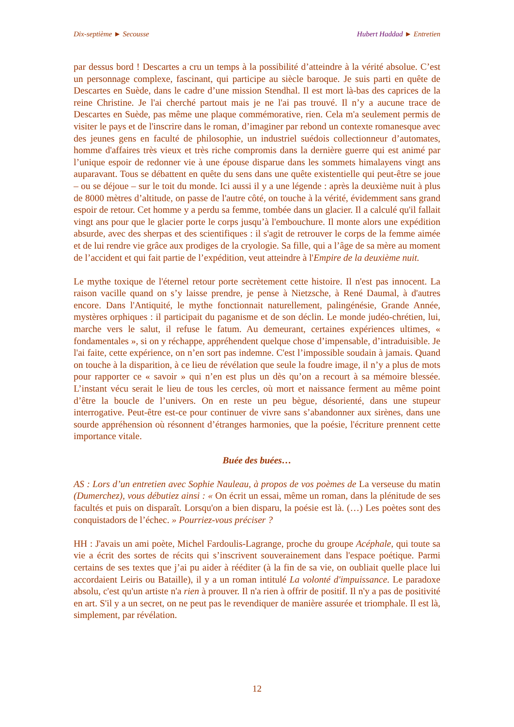Dix-septième ► Secousse Hubert Haddad ► Entretien
par dessus bord ! Descartes a cru un temps à la possibilité d’atteindre à la vérité absolue. C’est un personnage complexe, fascinant, qui participe au siècle baroque. Je suis parti en quête de Descartes en Suède, dans le cadre d’une mission Stendhal. Il est mort là-bas des caprices de la reine Christine. Je l'ai cherché partout mais je ne l'ai pas trouvé. Il n’y a aucune trace de Descartes en Suède, pas même une plaque commémorative, rien. Cela m'a seulement permis de visiter le pays et de l'inscrire dans le roman, d’imaginer par rebond un contexte romanesque avec des jeunes gens en faculté de philosophie, un industriel suédois collectionneur d’automates, homme d'affaires très vieux et très riche compromis dans la dernière guerre qui est animé par l’unique espoir de redonner vie à une épouse disparue dans les sommets himalayens vingt ans auparavant. Tous se débattent en quête du sens dans une quête existentielle qui peut-être se joue – ou se déjoue – sur le toit du monde. Ici aussi il y a une légende : après la deuxième nuit à plus de 8000 mètres d’altitude, on passe de l'autre côté, on touche à la vérité, évidemment sans grand espoir de retour. Cet homme y a perdu sa femme, tombée dans un glacier. Il a calculé qu'il fallait vingt ans pour que le glacier porte le corps jusqu’à l'embouchure. Il monte alors une expédition absurde, avec des sherpas et des scientifiques : il s'agit de retrouver le corps de la femme aimée et de lui rendre vie grâce aux prodiges de la cryologie. Sa fille, qui a l’âge de sa mère au moment de l’accident et qui fait partie de l’expédition, veut atteindre à l'Empire de la deuxième nuit.
Le mythe toxique de l'éternel retour porte secrètement cette histoire. Il n'est pas innocent. La raison vacille quand on s’y laisse prendre, je pense à Nietzsche, à René Daumal, à d'autres encore. Dans l'Antiquité, le mythe fonctionnait naturellement, palingénésie, Grande Année, mystères orphiques : il participait du paganisme et de son déclin. Le monde judéo-chrétien, lui, marche vers le salut, il refuse le fatum. Au demeurant, certaines expériences ultimes, « fondamentales », si on y réchappe, appréhendent quelque chose d’impensable, d’intraduisible. Je l'ai faite, cette expérience, on n’en sort pas indemne. C'est l’impossible soudain à jamais. Quand on touche à la disparition, à ce lieu de révélation que seule la foudre image, il n’y a plus de mots pour rapporter ce « savoir » qui n’en est plus un dès qu’on a recourt à sa mémoire blessée. L’instant vécu serait le lieu de tous les cercles, où mort et naissance ferment au même point d’être la boucle de l’univers. On en reste un peu bègue, désorienté, dans une stupeur interrogative. Peut-être est-ce pour continuer de vivre sans s’abandonner aux sirènes, dans une sourde appréhension où résonnent d’étranges harmonies, que la poésie, l'écriture prennent cette importance vitale.
Buée des buées…
AS : Lors d’un entretien avec Sophie Nauleau, à propos de vos poèmes de La verseuse du matin (Dumerchez), vous débutiez ainsi : « On écrit un essai, même un roman, dans la plénitude de ses facultés et puis on disparaît. Lorsqu'on a bien disparu, la poésie est là. (…) Les poètes sont des conquistadors de l’échec. » Pourriez-vous préciser ?
HH : J'avais un ami poète, Michel Fardoulis-Lagrange, proche du groupe Acéphale, qui toute sa vie a écrit des sortes de récits qui s’inscrivent souverainement dans l'espace poétique. Parmi certains de ses textes que j’ai pu aider à rééditer (à la fin de sa vie, on oubliait quelle place lui accordaient Leiris ou Bataille), il y a un roman intitulé La volonté d'impuissance. Le paradoxe absolu, c'est qu'un artiste n'a rien à prouver. Il n'a rien à offrir de positif. Il n'y a pas de positivité en art. S'il y a un secret, on ne peut pas le revendiquer de manière assurée et triomphale. Il est là, simplement, par révélation.
12